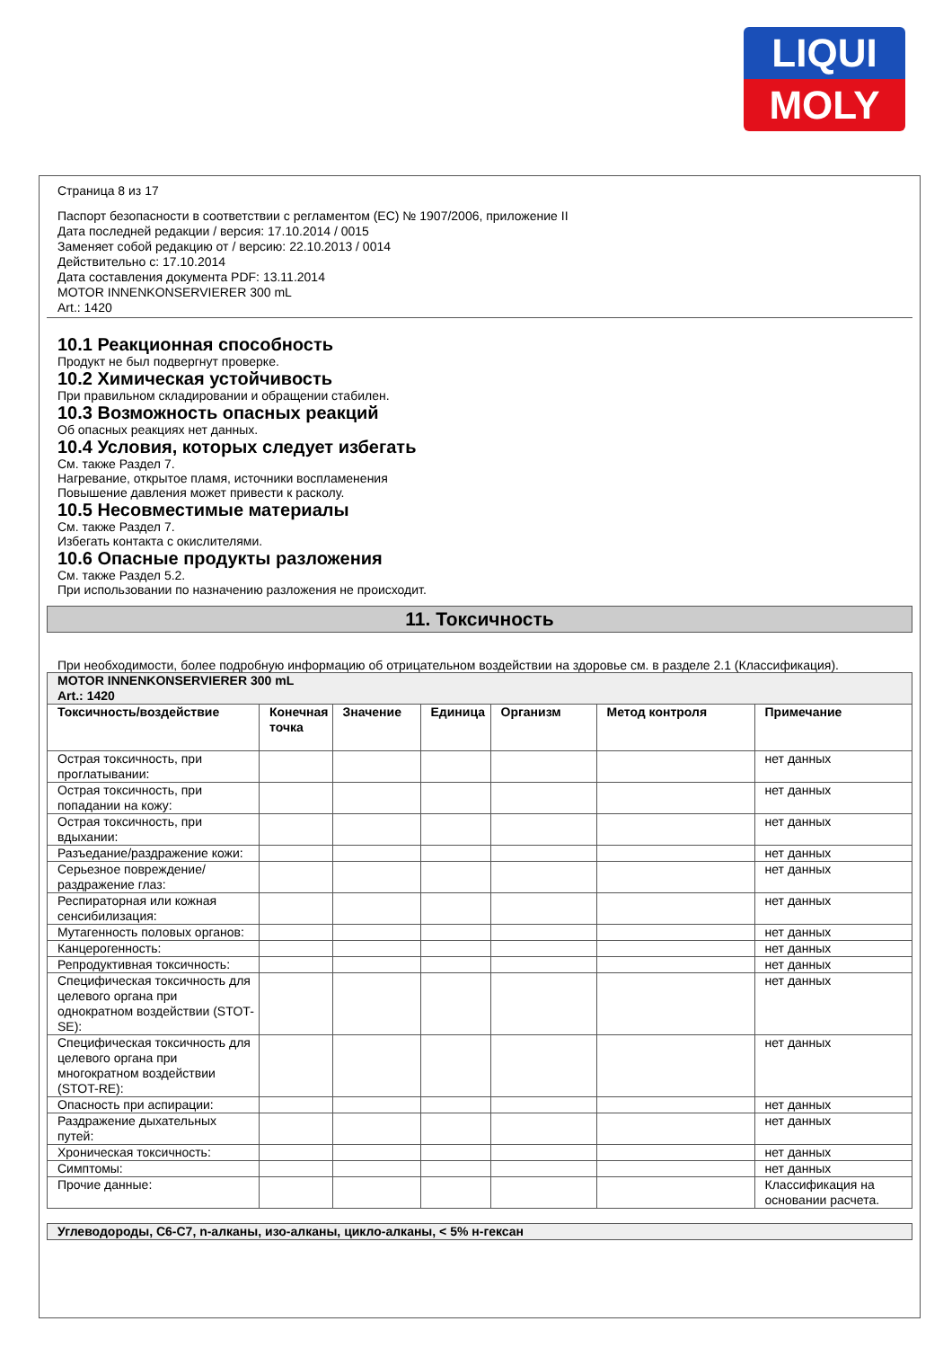LIQUI
MOLY
Страница 8 из 17
Паспорт безопасности в соответствии с регламентом (ЕС) № 1907/2006, приложение II
Дата последней редакции / версия: 17.10.2014 / 0015
Заменяет собой редакцию от / версию: 22.10.2013 / 0014
Действительно с: 17.10.2014
Дата составления документа PDF: 13.11.2014
MOTOR INNENKONSERVIERER 300 mL
Art.: 1420
10.1 Реакционная способность
Продукт не был подвергнут проверке.
10.2 Химическая устойчивость
При правильном складировании и обращении стабилен.
10.3 Возможность опасных реакций
Об опасных реакциях нет данных.
10.4 Условия, которых следует избегать
См. также Раздел 7.
Нагревание, открытое пламя, источники воспламенения
Повышение давления может привести к расколу.
10.5 Несовместимые материалы
См. также Раздел 7.
Избегать контакта с окислителями.
10.6 Опасные продукты разложения
См. также Раздел 5.2.
При использовании по назначению разложения не происходит.
11. Токсичность
При необходимости, более подробную информацию об отрицательном воздействии на здоровье см. в разделе 2.1 (Классификация).
| MOTOR INNENKONSERVIERER 300 mL Art.: 1420 | | | | | | |
| Токсичность/воздействие | Конечная точка | Значение | Единица | Организм | Метод контроля | Примечание |
| Острая токсичность, при проглатывании: | | | | | | нет данных |
| Острая токсичность, при попадании на кожу: | | | | | | нет данных |
| Острая токсичность, при вдыхании: | | | | | | нет данных |
| Разъедание/раздражение кожи: | | | | | | нет данных |
| Серьезное повреждение/раздражение глаз: | | | | | | нет данных |
| Респираторная или кожная сенсибилизация: | | | | | | нет данных |
| Мутагенность половых органов: | | | | | | нет данных |
| Канцерогенность: | | | | | | нет данных |
| Репродуктивная токсичность: | | | | | | нет данных |
| Специфическая токсичность для целевого органа при однократном воздействии (STOT-SE): | | | | | | нет данных |
| Специфическая токсичность для целевого органа при многократном воздействии (STOT-RE): | | | | | | нет данных |
| Опасность при аспирации: | | | | | | нет данных |
| Раздражение дыхательных путей: | | | | | | нет данных |
| Хроническая токсичность: | | | | | | нет данных |
| Симптомы: | | | | | | нет данных |
| Прочие данные: | | | | | | Классификация на основании расчета. |
| Углеводороды, C6-C7, n-алканы, изо-алканы, цикло-алканы, < 5% н-гексан |